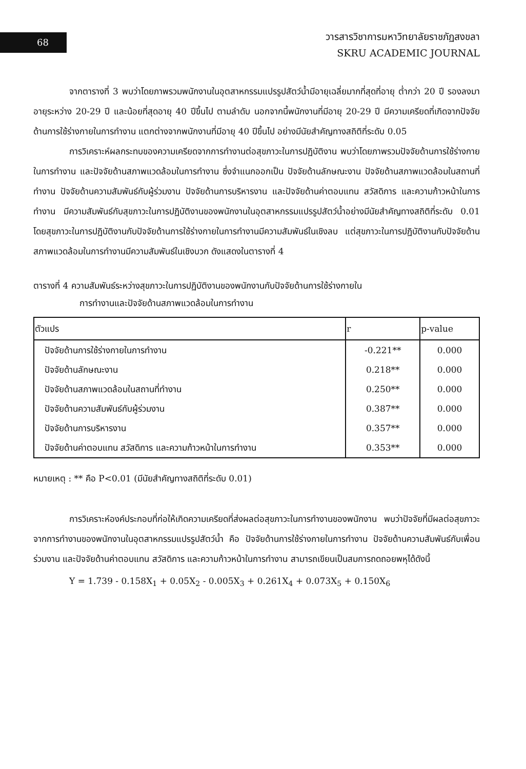68
วารสารวิชาการมหาวิทยาลัยราชภัฏสงขลา
SKRU ACADEMIC JOURNAL
จากตารางที่ 3 พบว่าโดยภาพรวมพนักงานในอุตสาหกรรมแปรรูปสัตว์น้ำมีอายุเฉลี่ยมากที่สุดที่อายุ ต่ำกว่า 20 ปี รองลงมาอายุระหว่าง 20-29 ปี และน้อยที่สุดอายุ 40 ปีขึ้นไป ตามลำดับ นอกจากนี้พนักงานที่มีอายุ 20-29 ปี มีความเครียดที่เกิดจากปัจจัยด้านการใช้ร่างกายในการทำงาน แตกต่างจากพนักงานที่มีอายุ 40 ปีขึ้นไป อย่างมีนัยสำคัญทางสถิติที่ระดับ 0.05
การวิเคราะห์ผลกระทบของความเครียดจากการทำงานต่อสุขภาวะในการปฏิบัติงาน พบว่าโดยภาพรวมปัจจัยด้านการใช้ร่างกายในการทำงาน และปัจจัยด้านสภาพแวดล้อมในการทำงาน ซึ่งจำแนกออกเป็น ปัจจัยด้านลักษณะงาน ปัจจัยด้านสภาพแวดล้อมในสถานที่ทำงาน ปัจจัยด้านความสัมพันธ์กับผู้ร่วมงาน ปัจจัยด้านการบริหารงาน และปัจจัยด้านค่าตอบแทน สวัสดิการ และความก้าวหน้าในการทำงาน มีความสัมพันธ์กับสุขภาวะในการปฏิบัติงานของพนักงานในอุตสาหกรรมแปรรูปสัตว์น้ำอย่างมีนัยสำคัญทางสถิติที่ระดับ 0.01 โดยสุขภาวะในการปฏิบัติงานกับปัจจัยด้านการใช้ร่างกายในการทำงานมีความสัมพันธ์ในเชิงลบ แต่สุขภาวะในการปฏิบัติงานกับปัจจัยด้านสภาพแวดล้อมในการทำงานมีความสัมพันธ์ในเชิงบวก ดังแสดงในตารางที่ 4
ตารางที่ 4 ความสัมพันธ์ระหว่างสุขภาวะในการปฏิบัติงานของพนักงานกับปัจจัยด้านการใช้ร่างกายใน
การทำงานและปัจจัยด้านสภาพแวดล้อมในการทำงาน
| ตัวแปร | r | p-value |
| --- | --- | --- |
| ปัจจัยด้านการใช้ร่างกายในการทำงาน | -0.221** | 0.000 |
| ปัจจัยด้านลักษณะงาน | 0.218** | 0.000 |
| ปัจจัยด้านสภาพแวดล้อมในสถานที่ทำงาน | 0.250** | 0.000 |
| ปัจจัยด้านความสัมพันธ์กับผู้ร่วมงาน | 0.387** | 0.000 |
| ปัจจัยด้านการบริหารงาน | 0.357** | 0.000 |
| ปัจจัยด้านค่าตอบแทน สวัสดิการ และความก้าวหน้าในการทำงาน | 0.353** | 0.000 |
หมายเหตุ : ** คือ P<0.01 (มีนัยสำคัญทางสถิติที่ระดับ 0.01)
การวิเคราะห์องค์ประกอบที่ก่อให้เกิดความเครียดที่ส่งผลต่อสุขภาวะในการทำงานของพนักงาน พบว่าปัจจัยที่มีผลต่อสุขภาวะจากการทำงานของพนักงานในอุตสาหกรรมแปรรูปสัตว์น้ำ คือ ปัจจัยด้านการใช้ร่างกายในการทำงาน ปัจจัยด้านความสัมพันธ์กับเพื่อนร่วมงาน และปัจจัยด้านค่าตอบแทน สวัสดิการ และความก้าวหน้าในการทำงาน สามารถเขียนเป็นสมการถดถอยพหุได้ดังนี้
Y = 1.739 - 0.158X<sub>1</sub> + 0.05X<sub>2</sub> - 0.005X<sub>3</sub> + 0.261X<sub>4</sub> + 0.073X<sub>5</sub> + 0.150X<sub>6</sub>